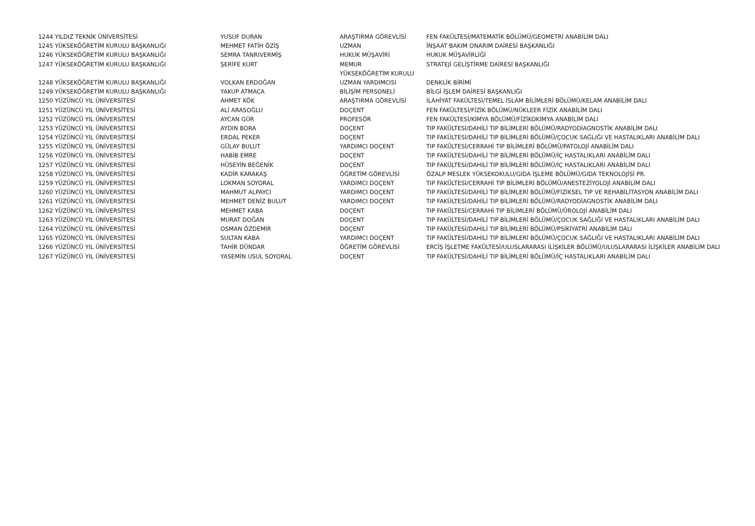| 1244 YILDIZ TEKNİK ÜNİVERSİTESİ | YUSUF DURAN | ARAŞTIRMA GÖREVLİSİ | FEN FAKÜLTESİ/MATEMATİK BÖLÜMÜ/GEOMETRİ ANABİLİM DALI |
| 1245 YÜKSEKÖĞRETİM KURULU BAŞKANLIĞI | MEHMET FATİH ÖZİŞ | UZMAN | İNŞAAT BAKIM ONARIM DAİRESİ BAŞKANLIĞI |
| 1246 YÜKSEKÖĞRETİM KURULU BAŞKANLIĞI | SEMRA TANRIVERMİŞ | HUKUK MÜŞAVİRİ | HUKUK MÜŞAVİRLİĞİ |
| 1247 YÜKSEKÖĞRETİM KURULU BAŞKANLIĞI | ŞERİFE KURT | MEMUR | STRATEJİ GELİŞTİRME DAİRESİ BAŞKANLIĞI |
| | | YÜKSEKÖĞRETİM KURULU | |
| 1248 YÜKSEKÖĞRETİM KURULU BAŞKANLIĞI | VOLKAN ERDOĞAN | UZMAN YARDIMCISI | DENKLİK BİRİMİ |
| 1249 YÜKSEKÖĞRETİM KURULU BAŞKANLIĞI | YAKUP ATMACA | BİLİŞİM PERSONELİ | BİLGİ İŞLEM DAİRESİ BAŞKANLIĞI |
| 1250 YÜZÜNCÜ YIL ÜNİVERSİTESİ | AHMET KÖK | ARAŞTIRMA GÖREVLİSİ | İLAHİYAT FAKÜLTESİ/TEMEL İSLAM BİLİMLERİ BÖLÜMÜ/KELAM ANABİLİM DALI |
| 1251 YÜZÜNCÜ YIL ÜNİVERSİTESİ | ALİ ARASOĞLU | DOÇENT | FEN FAKÜLTESİ/FİZİK BÖLÜMÜ/NÜKLEER FİZİK ANABİLİM DALI |
| 1252 YÜZÜNCÜ YIL ÜNİVERSİTESİ | AYCAN GÜR | PROFESÖR | FEN FAKÜLTESİ/KİMYA BÖLÜMÜ/FİZİKOKİMYA ANABİLİM DALI |
| 1253 YÜZÜNCÜ YIL ÜNİVERSİTESİ | AYDIN BORA | DOÇENT | TIP FAKÜLTESİ/DAHİLİ TIP BİLİMLERİ BÖLÜMÜ/RADYODİAGNOSTİK ANABİLİM DALI |
| 1254 YÜZÜNCÜ YIL ÜNİVERSİTESİ | ERDAL PEKER | DOÇENT | TIP FAKÜLTESİ/DAHİLİ TIP BİLİMLERİ BÖLÜMÜ/ÇOCUK SAĞLIĞI VE HASTALIKLARI ANABİLİM DALI |
| 1255 YÜZÜNCÜ YIL ÜNİVERSİTESİ | GÜLAY BULUT | YARDIMCI DOÇENT | TIP FAKÜLTESİ/CERRAHİ TIP BİLİMLERİ BÖLÜMÜ/PATOLOJİ ANABİLİM DALI |
| 1256 YÜZÜNCÜ YIL ÜNİVERSİTESİ | HABİB EMRE | DOÇENT | TIP FAKÜLTESİ/DAHİLİ TIP BİLİMLERİ BÖLÜMÜ/İÇ HASTALIKLARI ANABİLİM DALI |
| 1257 YÜZÜNCÜ YIL ÜNİVERSİTESİ | HÜSEYİN BEĞENİK | DOÇENT | TIP FAKÜLTESİ/DAHİLİ TIP BİLİMLERİ BÖLÜMÜ/İÇ HASTALIKLARI ANABİLİM DALI |
| 1258 YÜZÜNCÜ YIL ÜNİVERSİTESİ | KADİR KARAKAŞ | ÖĞRETİM GÖREVLİSİ | ÖZALP MESLEK YÜKSEKOKULU/GIDA İŞLEME BÖLÜMÜ/GIDA TEKNOLOJİSİ PR. |
| 1259 YÜZÜNCÜ YIL ÜNİVERSİTESİ | LOKMAN SOYORAL | YARDIMCI DOÇENT | TIP FAKÜLTESİ/CERRAHİ TIP BİLİMLERİ BÖLÜMÜ/ANESTEZİYOLOJİ ANABİLİM DALI |
| 1260 YÜZÜNCÜ YIL ÜNİVERSİTESİ | MAHMUT ALPAYCI | YARDIMCI DOÇENT | TIP FAKÜLTESİ/DAHİLİ TIP BİLİMLERİ BÖLÜMÜ/FİZİKSEL TIP VE REHABİLİTASYON ANABİLİM DALI |
| 1261 YÜZÜNCÜ YIL ÜNİVERSİTESİ | MEHMET DENİZ BULUT | YARDIMCI DOÇENT | TIP FAKÜLTESİ/DAHİLİ TIP BİLİMLERİ BÖLÜMÜ/RADYODİAGNOSTİK ANABİLİM DALI |
| 1262 YÜZÜNCÜ YIL ÜNİVERSİTESİ | MEHMET KABA | DOÇENT | TIP FAKÜLTESİ/CERRAHİ TIP BİLİMLERİ BÖLÜMÜ/ÜROLOJİ ANABİLİM DALI |
| 1263 YÜZÜNCÜ YIL ÜNİVERSİTESİ | MURAT DOĞAN | DOÇENT | TIP FAKÜLTESİ/DAHİLİ TIP BİLİMLERİ BÖLÜMÜ/ÇOCUK SAĞLIĞI VE HASTALIKLARI ANABİLİM DALI |
| 1264 YÜZÜNCÜ YIL ÜNİVERSİTESİ | OSMAN ÖZDEMİR | DOÇENT | TIP FAKÜLTESİ/DAHİLİ TIP BİLİMLERİ BÖLÜMÜ/PSİKİYATRİ ANABİLİM DALI |
| 1265 YÜZÜNCÜ YIL ÜNİVERSİTESİ | SULTAN KABA | YARDIMCI DOÇENT | TIP FAKÜLTESİ/DAHİLİ TIP BİLİMLERİ BÖLÜMÜ/ÇOCUK SAĞLIĞI VE HASTALIKLARI ANABİLİM DALI |
| 1266 YÜZÜNCÜ YIL ÜNİVERSİTESİ | TAHİR DÜNDAR | ÖĞRETİM GÖREVLİSİ | ERCİŞ İŞLETME FAKÜLTESİ/ULUSLARARASI İLİŞKİLER BÖLÜMÜ/ULUSLARARASI İLİŞKİLER ANABİLİM DALI |
| 1267 YÜZÜNCÜ YIL ÜNİVERSİTESİ | YASEMİN USUL SOYORAL | DOÇENT | TIP FAKÜLTESİ/DAHİLİ TIP BİLİMLERİ BÖLÜMÜ/İÇ HASTALIKLARI ANABİLİM DALI |